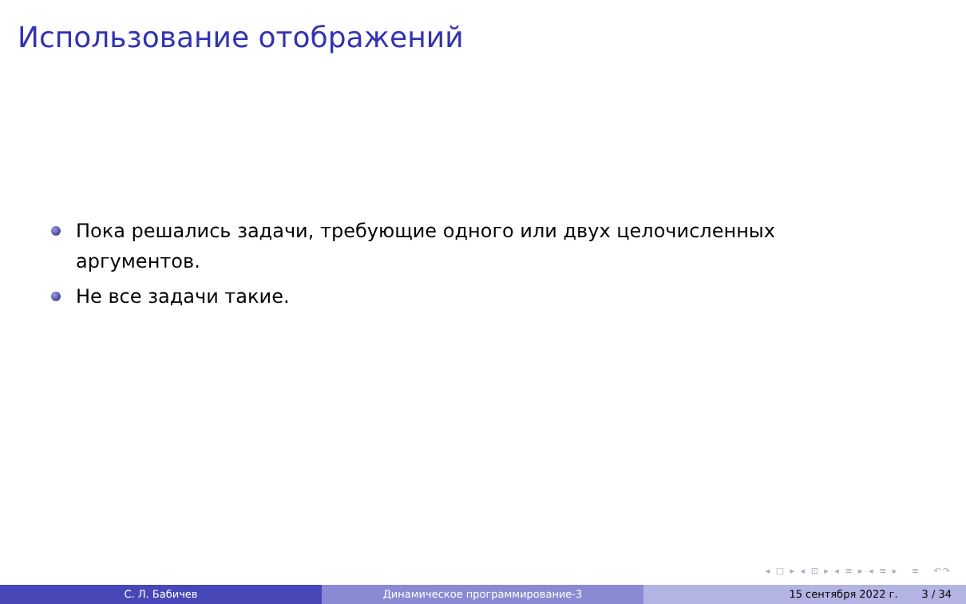Использование отображений
Пока решались задачи, требующие одного или двух целочисленных аргументов.
Не все задачи такие.
◂ □ ▸ ◂ ⊡ ▸ ◂ ≡ ▸ ◂ ≡ ▸ ≡ ↶↷
С. Л. Бабичев Динамическое программирование-3 15 сентября 2022 г. 3 / 34